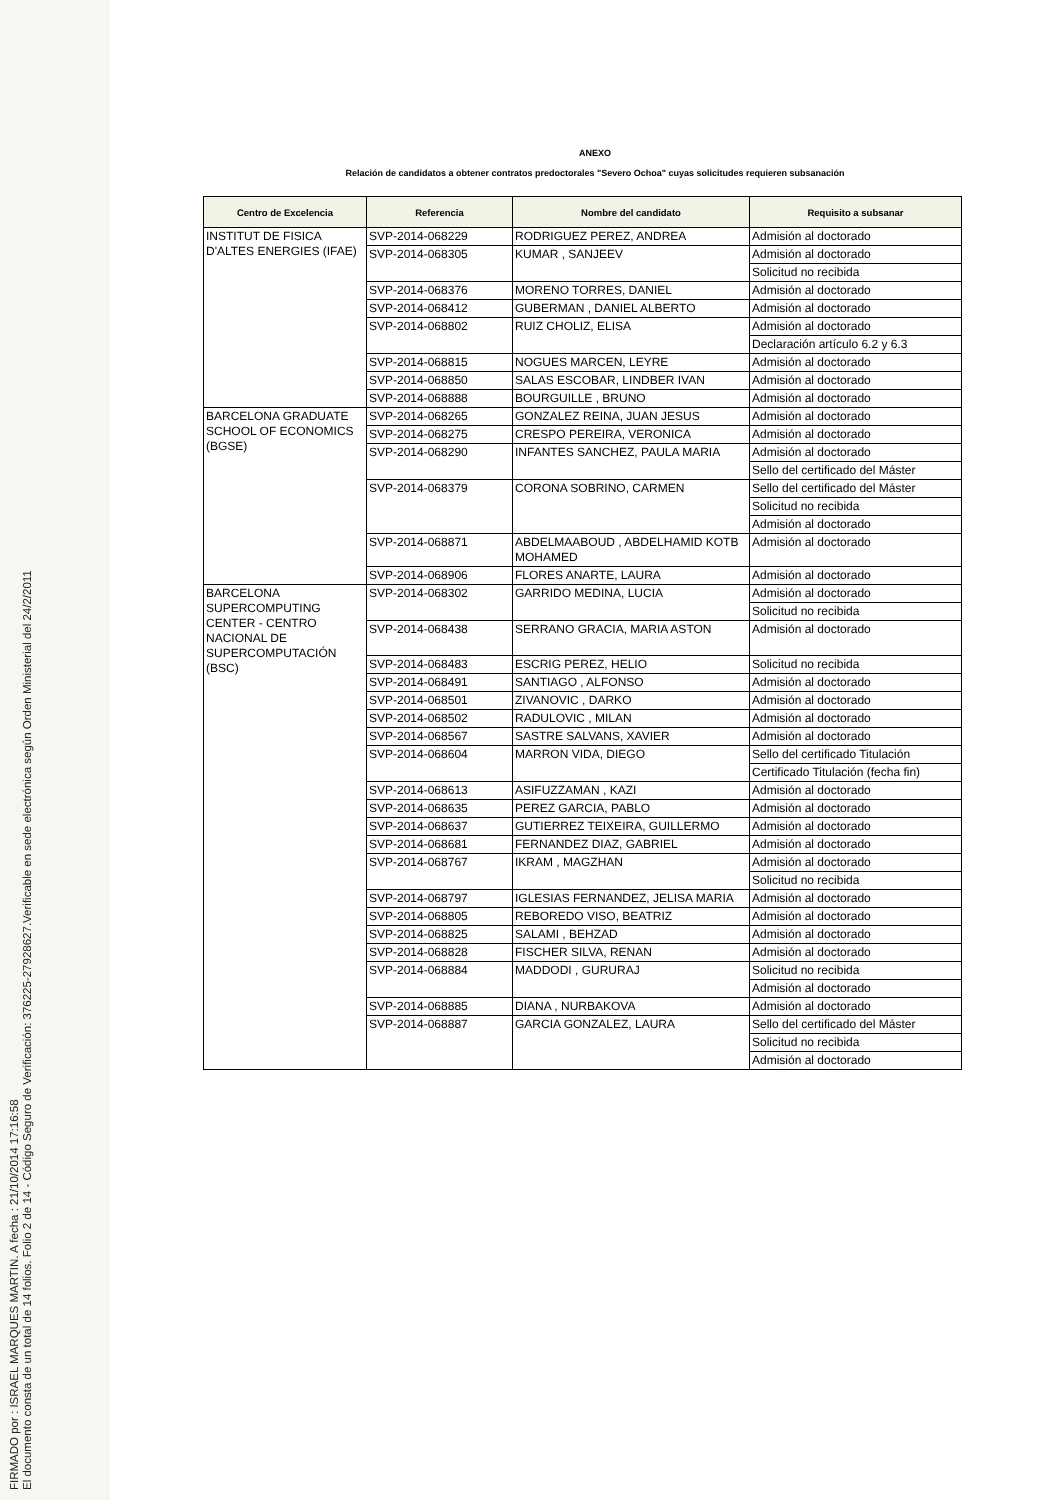FIRMADO por : ISRAEL MARQUES MARTIN. A fecha : 21/10/2014 17:16:58
El documento consta de un total de 14 folios. Folio 2 de 14 - Código Seguro de Verificación: 376225-27928627.Verificable en sede electrónica según Orden Ministerial del 24/2/2011
ANEXO
Relación de candidatos a obtener contratos predoctorales "Severo Ochoa" cuyas solicitudes requieren subsanación
| Centro de Excelencia | Referencia | Nombre del candidato | Requisito a subsanar |
| --- | --- | --- | --- |
| INSTITUT DE FISICA D'ALTES ENERGIES (IFAE) | SVP-2014-068229 | RODRIGUEZ PEREZ, ANDREA | Admisión al doctorado |
| | SVP-2014-068305 | KUMAR , SANJEEV | Admisión al doctorado |
| | | | Solicitud no recibida |
| | SVP-2014-068376 | MORENO TORRES, DANIEL | Admisión al doctorado |
| | SVP-2014-068412 | GUBERMAN , DANIEL ALBERTO | Admisión al doctorado |
| | SVP-2014-068802 | RUIZ CHOLIZ, ELISA | Admisión al doctorado |
| | | | Declaración artículo 6.2 y 6.3 |
| | SVP-2014-068815 | NOGUES MARCEN, LEYRE | Admisión al doctorado |
| | SVP-2014-068850 | SALAS ESCOBAR, LINDBER IVAN | Admisión al doctorado |
| | SVP-2014-068888 | BOURGUILLE , BRUNO | Admisión al doctorado |
| BARCELONA GRADUATE SCHOOL OF ECONOMICS (BGSE) | SVP-2014-068265 | GONZALEZ REINA, JUAN JESUS | Admisión al doctorado |
| | SVP-2014-068275 | CRESPO PEREIRA, VERONICA | Admisión al doctorado |
| | SVP-2014-068290 | INFANTES SANCHEZ, PAULA MARIA | Admisión al doctorado |
| | | | Sello del certificado del Máster |
| | SVP-2014-068379 | CORONA SOBRINO, CARMEN | Sello del certificado del Máster |
| | | | Solicitud no recibida |
| | | | Admisión al doctorado |
| | SVP-2014-068871 | ABDELMAABOUD , ABDELHAMID KOTB MOHAMED | Admisión al doctorado |
| | SVP-2014-068906 | FLORES ANARTE, LAURA | Admisión al doctorado |
| BARCELONA SUPERCOMPUTING CENTER - CENTRO NACIONAL DE SUPERCOMPUTACIÓN (BSC) | SVP-2014-068302 | GARRIDO MEDINA, LUCIA | Admisión al doctorado |
| | | | Solicitud no recibida |
| | SVP-2014-068438 | SERRANO GRACIA, MARIA ASTON | Admisión al doctorado |
| | SVP-2014-068483 | ESCRIG PEREZ, HELIO | Solicitud no recibida |
| | SVP-2014-068491 | SANTIAGO , ALFONSO | Admisión al doctorado |
| | SVP-2014-068501 | ZIVANOVIC , DARKO | Admisión al doctorado |
| | SVP-2014-068502 | RADULOVIC , MILAN | Admisión al doctorado |
| | SVP-2014-068567 | SASTRE SALVANS, XAVIER | Admisión al doctorado |
| | SVP-2014-068604 | MARRON VIDA, DIEGO | Sello del certificado Titulación |
| | | | Certificado Titulación (fecha fin) |
| | SVP-2014-068613 | ASIFUZZAMAN , KAZI | Admisión al doctorado |
| | SVP-2014-068635 | PEREZ GARCIA, PABLO | Admisión al doctorado |
| | SVP-2014-068637 | GUTIERREZ TEIXEIRA, GUILLERMO | Admisión al doctorado |
| | SVP-2014-068681 | FERNANDEZ DIAZ, GABRIEL | Admisión al doctorado |
| | SVP-2014-068767 | IKRAM , MAGZHAN | Admisión al doctorado |
| | | | Solicitud no recibida |
| | SVP-2014-068797 | IGLESIAS FERNANDEZ, JELISA MARIA | Admisión al doctorado |
| | SVP-2014-068805 | REBOREDO VISO, BEATRIZ | Admisión al doctorado |
| | SVP-2014-068825 | SALAMI , BEHZAD | Admisión al doctorado |
| | SVP-2014-068828 | FISCHER SILVA, RENAN | Admisión al doctorado |
| | SVP-2014-068884 | MADDODI , GURURAJ | Solicitud no recibida |
| | | | Admisión al doctorado |
| | SVP-2014-068885 | DIANA , NURBAKOVA | Admisión al doctorado |
| | SVP-2014-068887 | GARCIA GONZALEZ, LAURA | Sello del certificado del Máster |
| | | | Solicitud no recibida |
| | | | Admisión al doctorado |